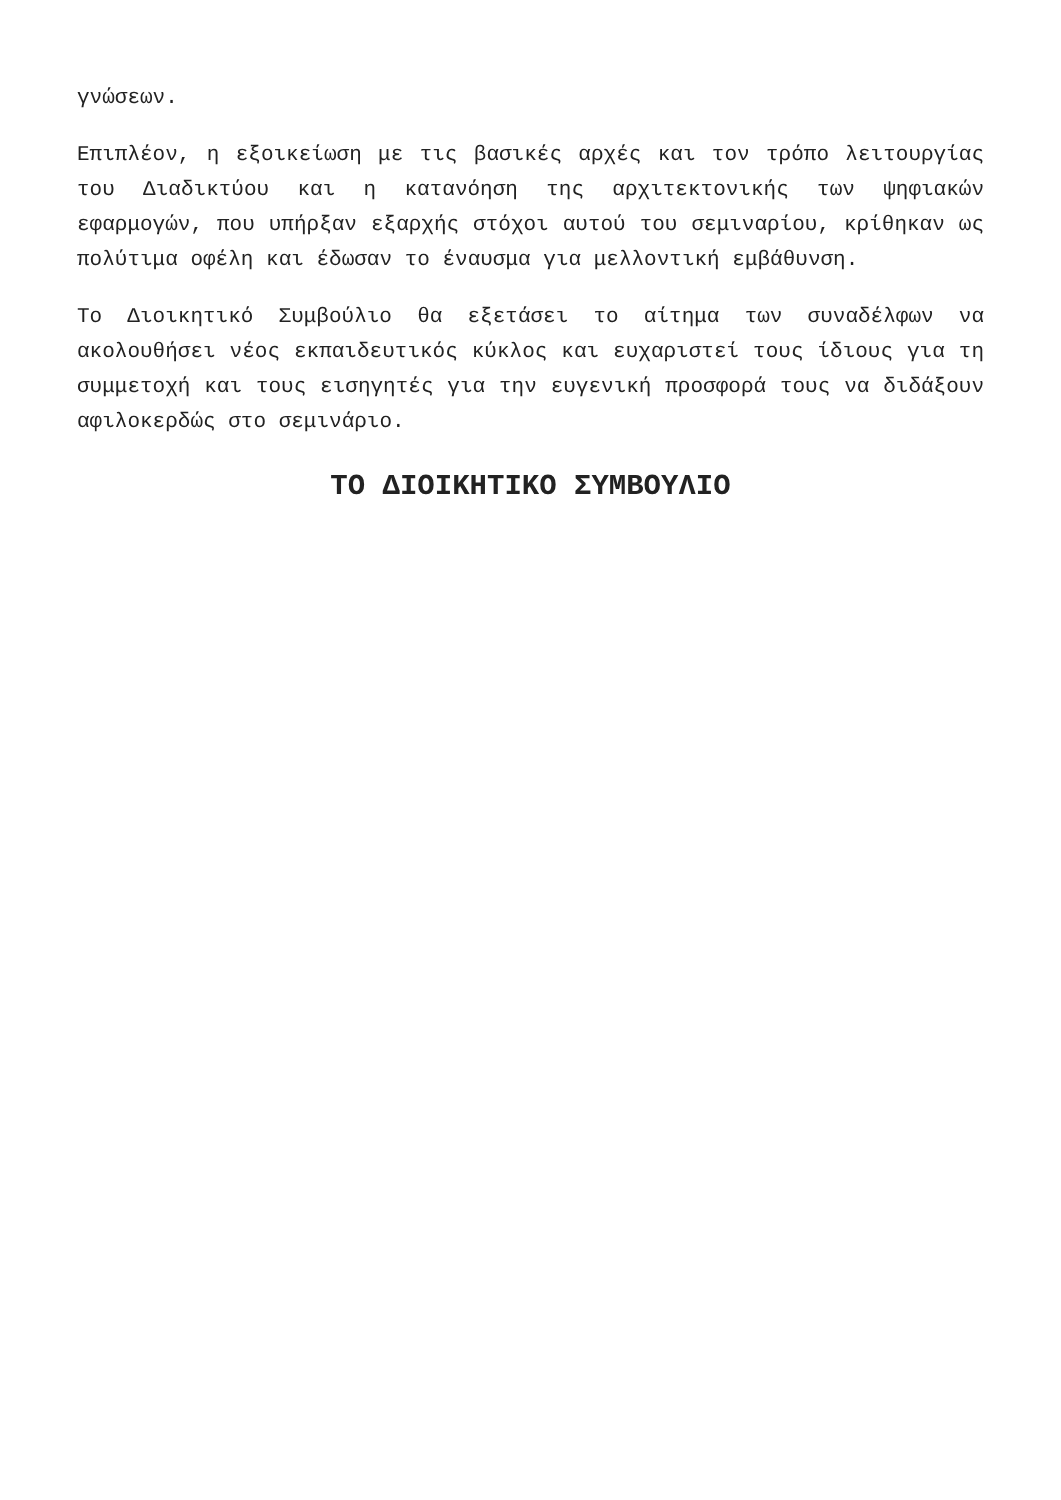γνώσεων.
Επιπλέον, η εξοικείωση με τις βασικές αρχές και τον τρόπο λειτουργίας του Διαδικτύου και η κατανόηση της αρχιτεκτονικής των ψηφιακών εφαρμογών, που υπήρξαν εξαρχής στόχοι αυτού του σεμιναρίου, κρίθηκαν ως πολύτιμα οφέλη και έδωσαν το έναυσμα για μελλοντική εμβάθυνση.
Το Διοικητικό Συμβούλιο θα εξετάσει το αίτημα των συναδέλφων να ακολουθήσει νέος εκπαιδευτικός κύκλος και ευχαριστεί τους ίδιους για τη συμμετοχή και τους εισηγητές για την ευγενική προσφορά τους να διδάξουν αφιλοκερδώς στο σεμινάριο.
ΤΟ ΔΙΟΙΚΗΤΙΚΟ ΣΥΜΒΟΥΛΙΟ